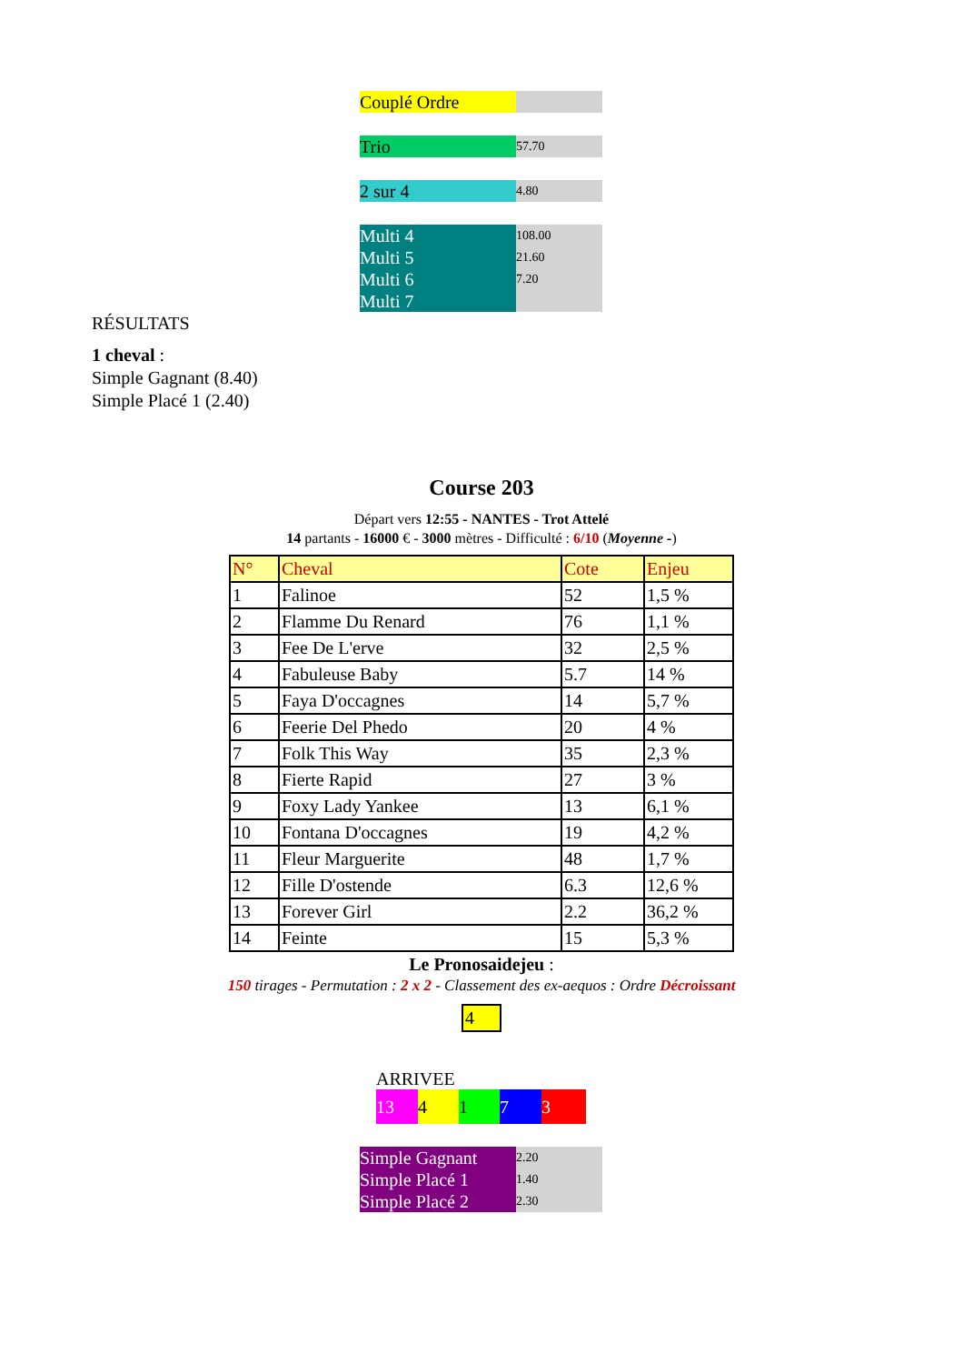| Couplé Ordre | |
| Trio | 57.70 |
| 2 sur 4 | 4.80 |
| Multi 4 | 108.00 |
| Multi 5 | 21.60 |
| Multi 6 | 7.20 |
| Multi 7 | |
RÉSULTATS
1 cheval :
Simple Gagnant (8.40)
Simple Placé 1 (2.40)
Course 203
Départ vers 12:55 - NANTES - Trot Attelé
14 partants - 16000 € - 3000 mètres - Difficulté : 6/10 (Moyenne -)
| N° | Cheval | Cote | Enjeu |
| --- | --- | --- | --- |
| 1 | Falinoe | 52 | 1,5 % |
| 2 | Flamme Du Renard | 76 | 1,1 % |
| 3 | Fee De L'erve | 32 | 2,5 % |
| 4 | Fabuleuse Baby | 5.7 | 14 % |
| 5 | Faya D'occagnes | 14 | 5,7 % |
| 6 | Feerie Del Phedo | 20 | 4 % |
| 7 | Folk This Way | 35 | 2,3 % |
| 8 | Fierte Rapid | 27 | 3 % |
| 9 | Foxy Lady Yankee | 13 | 6,1 % |
| 10 | Fontana D'occagnes | 19 | 4,2 % |
| 11 | Fleur Marguerite | 48 | 1,7 % |
| 12 | Fille D'ostende | 6.3 | 12,6 % |
| 13 | Forever Girl | 2.2 | 36,2 % |
| 14 | Feinte | 15 | 5,3 % |
Le Pronosaidejeu :
150 tirages - Permutation : 2 x 2 - Classement des ex-aequos : Ordre Décroissant
4
ARRIVEE
13 4173
| Simple Gagnant | 2.20 |
| Simple Placé 1 | 1.40 |
| Simple Placé 2 | 2.30 |